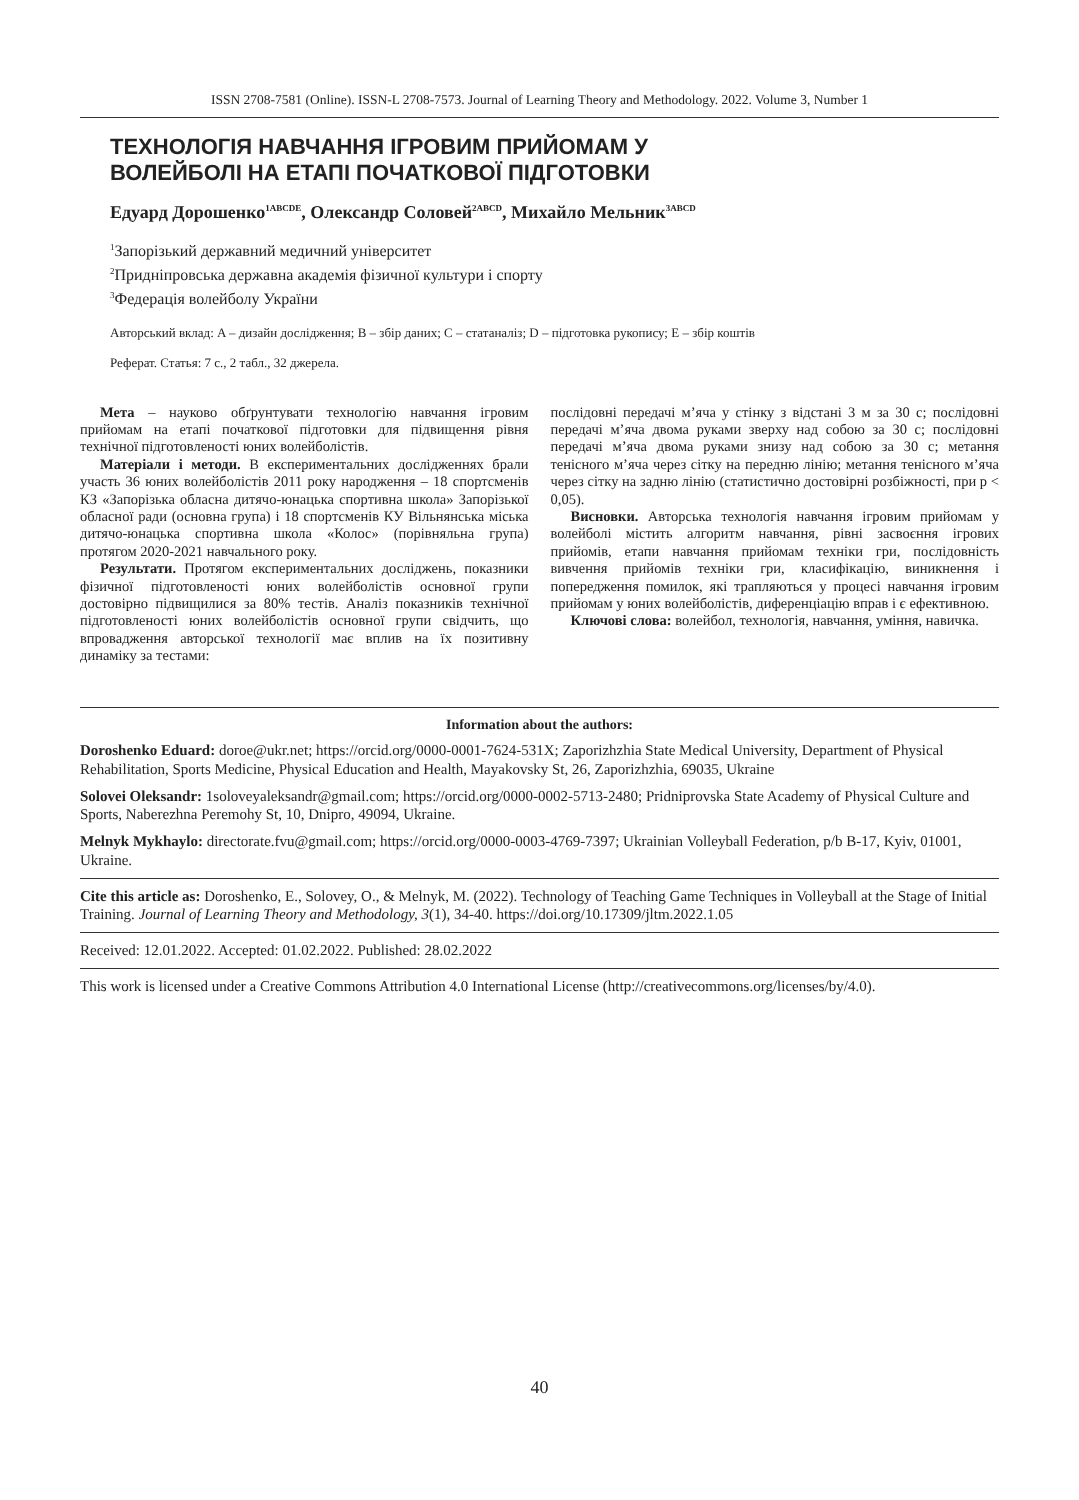ISSN 2708-7581 (Online). ISSN-L 2708-7573. Journal of Learning Theory and Methodology. 2022. Volume 3, Number 1
ТЕХНОЛОГІЯ НАВЧАННЯ ІГРОВИМ ПРИЙОМАМ У
ВОЛЕЙБОЛІ НА ЕТАПІ ПОЧАТКОВОЇ ПІДГОТОВКИ
Едуард Дорошенко<sup>1ABCDE</sup>, Олександр Соловей<sup>2ABCD</sup>, Михайло Мельник<sup>3ABCD</sup>
<sup>1</sup> Запорізький державний медичний університет
<sup>2</sup> Придніпровська державна академія фізичної культури і спорту
<sup>3</sup> Федерація волейболу України
Авторський вклад: A – дизайн дослідження; B – збір даних; C – статаналіз; D – підготовка рукопису; E – збір коштів
Реферат. Статья: 7 с., 2 табл., 32 джерела.
Мета – науково обґрунтувати технологію навчання ігровим прийомам на етапі початкової підготовки для підвищення рівня технічної підготовленості юних волейболістів.
Матеріали і методи. В експериментальних дослідженнях брали участь 36 юних волейболістів 2011 року народження – 18 спортсменів КЗ «Запорізька обласна дитячо-юнацька спортивна школа» Запорізької обласної ради (основна група) і 18 спортсменів КУ Вільнянська міська дитячо-юнацька спортивна школа «Колос» (порівняльна група) протягом 2020-2021 навчального року.
Результати. Протягом експериментальних досліджень, показники фізичної підготовленості юних волейболістів основної групи достовірно підвищилися за 80% тестів. Аналіз показників технічної підготовленості юних волейболістів основної групи свідчить, що впровадження авторської технології має вплив на їх позитивну динаміку за тестами:
послідовні передачі м’яча у стінку з відстані 3 м за 30 с; послідовні передачі м’яча двома руками зверху над собою за 30 с; послідовні передачі м’яча двома руками знизу над собою за 30 с; метання тенісного м’яча через сітку на передню лінію; метання тенісного м’яча через сітку на задню лінію (статистично достовірні розбіжності, при p < 0,05).
Висновки. Авторська технологія навчання ігровим прийомам у волейболі містить алгоритм навчання, рівні засвоєння ігрових прийомів, етапи навчання прийомам техніки гри, послідовність вивчення прийомів техніки гри, класифікацію, виникнення і попередження помилок, які трапляються у процесі навчання ігровим прийомам у юних волейболістів, диференціацію вправ і є ефективною.
Ключові слова: волейбол, технологія, навчання, уміння, навичка.
Information about the authors:
Doroshenko Eduard: doroe@ukr.net; https://orcid.org/0000-0001-7624-531X; Zaporizhzhia State Medical University, Department of Physical Rehabilitation, Sports Medicine, Physical Education and Health, Mayakovsky St, 26, Zaporizhzhia, 69035, Ukraine
Solovei Oleksandr: 1soloveyaleksandr@gmail.com; https://orcid.org/0000-0002-5713-2480; Pridniprovska State Academy of Physical Culture and Sports, Naberezhna Peremohy St, 10, Dnipro, 49094, Ukraine.
Melnyk Mykhaylo: directorate.fvu@gmail.com; https://orcid.org/0000-0003-4769-7397; Ukrainian Volleyball Federation, p/b B-17, Kyiv, 01001, Ukraine.
Cite this article as: Doroshenko, E., Solovey, O., & Melnyk, M. (2022). Technology of Teaching Game Techniques in Volleyball at the Stage of Initial Training. Journal of Learning Theory and Methodology, 3(1), 34-40. https://doi.org/10.17309/jltm.2022.1.05
Received: 12.01.2022. Accepted: 01.02.2022. Published: 28.02.2022
This work is licensed under a Creative Commons Attribution 4.0 International License (http://creativecommons.org/licenses/by/4.0).
40